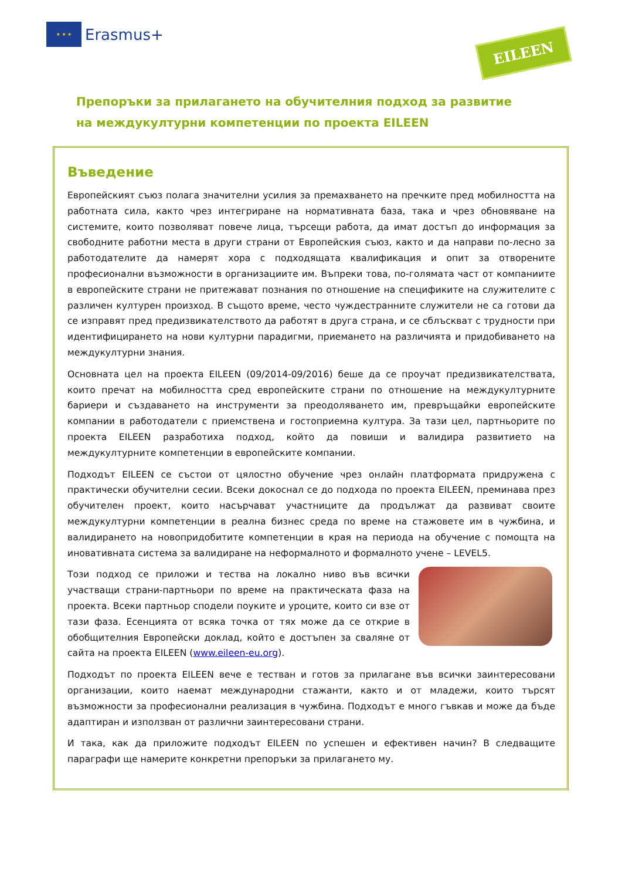★ ★ ★
Erasmus+
EILEEN
Препоръки за прилагането на обучителния подход за развитие
на междукултурни компетенции по проекта EILEEN
Въведение
Европейският съюз полага значителни усилия за премахването на пречките пред мобилността на работната сила, както чрез интегриране на нормативната база, така и чрез обновяване на системите, които позволяват повече лица, търсещи работа, да имат достъп до информация за свободните работни места в други страни от Европейския съюз, както и да направи по-лесно за работодателите да намерят хора с подходящата квалификация и опит за отворените професионални възможности в организациите им. Въпреки това, по-голямата част от компаниите в европейските страни не притежават познания по отношение на спецификите на служителите с различен културен произход. В същото време, често чуждестранните служители не са готови да се изправят пред предизвикателството да работят в друга страна, и се сблъскват с трудности при идентифицирането на нови културни парадигми, приемането на различията и придобиването на междукултурни знания.
Основната цел на проекта EILEEN (09/2014-09/2016) беше да се проучат предизвикателствата, които пречат на мобилността сред европейските страни по отношение на междукултурните бариери и създаването на инструменти за преодоляването им, превръщайки европейските компании в работодатели с приемствена и гостоприемна култура. За тази цел, партньорите по проекта EILEEN разработиха подход, който да повиши и валидира развитието на междукултурните компетенции в европейските компании.
Подходът EILEEN се състои от цялостно обучение чрез онлайн платформата придружена с практически обучителни сесии. Всеки докоснал се до подхода по проекта EILEEN, преминава през обучителен проект, които насърчават участниците да продължат да развиват своите междукултурни компетенции в реална бизнес среда по време на стажовете им в чужбина, и валидирането на новопридобитите компетенции в края на периода на обучение с помощта на иновативната система за валидиране на неформалното и формалното учене – LEVEL5.
Този подход се приложи и тества на локално ниво във всички участващи страни-партньори по време на практическата фаза на проекта. Всеки партньор сподели поуките и уроците, които си взе от тази фаза. Есенцията от всяка точка от тях може да се открие в обобщителния Европейски доклад, който е достъпен за сваляне от сайта на проекта EILEEN (www.eileen-eu.org).
Подходът по проекта EILEEN вече е тестван и готов за прилагане във всички заинтересовани организации, които наемат международни стажанти, както и от младежи, които търсят възможности за професионални реализация в чужбина. Подходът е много гъвкав и може да бъде адаптиран и използван от различни заинтересовани страни.
И така, как да приложите подходът EILEEN по успешен и ефективен начин? В следващите параграфи ще намерите конкретни препоръки за прилагането му.